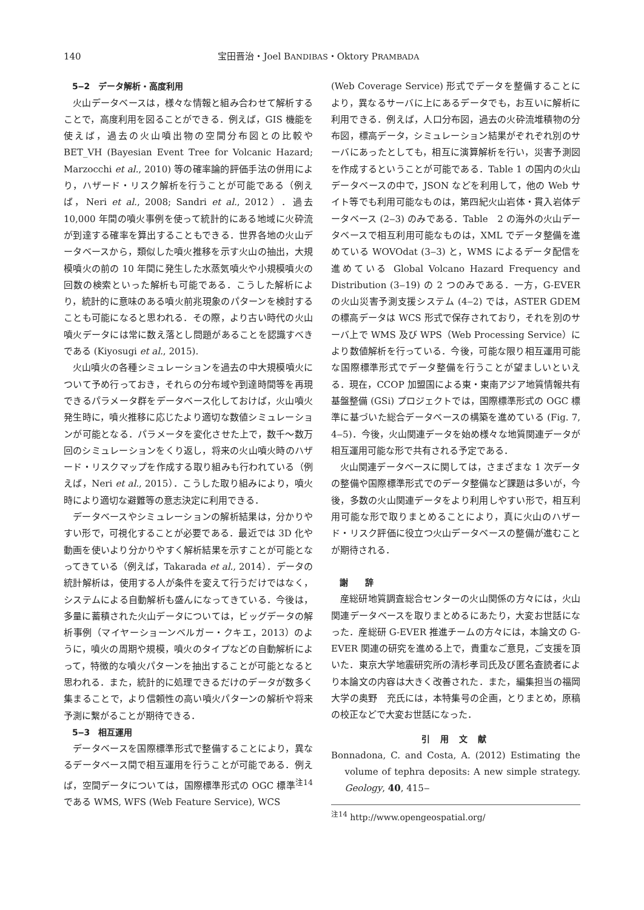140 宝田晋治・Joel BANDIBAS・Oktory PRAMBADA
5‒2　データ解析・高度利用
火山データベースは，様々な情報と組み合わせて解析することで，高度利用を図ることができる．例えば，GIS 機能を使えば，過去の火山噴出物の空間分布図との比較や BET_VH (Bayesian Event Tree for Volcanic Hazard; Marzocchi et al., 2010) 等の確率論的評価手法の併用により，ハザード・リスク解析を行うことが可能である（例えば，Neri et al., 2008; Sandri et al., 2012）．過去 10,000 年間の噴火事例を使って統計的にある地域に火砕流が到達する確率を算出することもできる．世界各地の火山データベースから，類似した噴火推移を示す火山の抽出，大規模噴火の前の 10 年間に発生した水蒸気噴火や小規模噴火の回数の検索といった解析も可能である．こうした解析により，統計的に意味のある噴火前兆現象のパターンを検討することも可能になると思われる．その際，より古い時代の火山噴火データには常に数え落とし問題があることを認識すべきである (Kiyosugi et al., 2015).
火山噴火の各種シミュレーションを過去の中大規模噴火について予め行っておき，それらの分布域や到達時間等を再現できるパラメータ群をデータベース化しておけば，火山噴火発生時に，噴火推移に応じたより適切な数値シミュレーションが可能となる．パラメータを変化させた上で，数千～数万回のシミュレーションをくり返し，将来の火山噴火時のハザード・リスクマップを作成する取り組みも行われている（例えば，Neri et al., 2015）．こうした取り組みにより，噴火時により適切な避難等の意志決定に利用できる．
データベースやシミュレーションの解析結果は，分かりやすい形で，可視化することが必要である．最近では 3D 化や動画を使いより分かりやすく解析結果を示すことが可能となってきている（例えば，Takarada et al., 2014）．データの統計解析は，使用する人が条件を変えて行うだけではなく，システムによる自動解析も盛んになってきている．今後は，多量に蓄積された火山データについては，ビッグデータの解析事例（マイヤーショーンベルガー・クキエ，2013）のように，噴火の周期や規模，噴火のタイプなどの自動解析によって，特徴的な噴火パターンを抽出することが可能となると思われる．また，統計的に処理できるだけのデータが数多く集まることで，より信頼性の高い噴火パターンの解析や将来予測に繋がることが期待できる．
5‒3　相互運用
データベースを国際標準形式で整備することにより，異なるデータベース間で相互運用を行うことが可能である．例えば，空間データについては，国際標準形式の OGC 標準<sup>注14</sup> である WMS, WFS (Web Feature Service), WCS
(Web Coverage Service) 形式でデータを整備することにより，異なるサーバに上にあるデータでも，お互いに解析に利用できる．例えば，人口分布図，過去の火砕流堆積物の分布図，標高データ，シミュレーション結果がぞれぞれ別のサーバにあったとしても，相互に演算解析を行い，災害予測図を作成するということが可能である．Table 1 の国内の火山データベースの中で，JSON などを利用して，他の Web サイト等でも利用可能なものは，第四紀火山岩体・貫入岩体データベース (2‒3) のみである．Table　2 の海外の火山データベースで相互利用可能なものは，XML でデータ整備を進めている WOVOdat (3‒3) と，WMS によるデータ配信を進めている Global Volcano Hazard Frequency and Distribution (3‒19) の 2 つのみである．一方，G-EVER の火山災害予測支援システム (4‒2) では，ASTER GDEM の標高データは WCS 形式で保存されており，それを別のサーバ上で WMS 及び WPS（Web Processing Service）により数値解析を行っている．今後，可能な限り相互運用可能な国際標準形式でデータ整備を行うことが望ましいといえる．現在，CCOP 加盟国による東・東南アジア地質情報共有基盤整備 (GSi) プロジェクトでは，国際標準形式の OGC 標準に基づいた総合データベースの構築を進めている (Fig. 7, 4‒5)．今後，火山関連データを始め様々な地質関連データが相互運用可能な形で共有される予定である．
火山関連データベースに関しては，さまざまな 1 次データの整備や国際標準形式でのデータ整備など課題は多いが，今後，多数の火山関連データをより利用しやすい形で，相互利用可能な形で取りまとめることにより，真に火山のハザード・リスク評価に役立つ火山データベースの整備が進むことが期待される．
謝　　辞
産総研地質調査総合センターの火山関係の方々には，火山関連データベースを取りまとめるにあたり，大変お世話になった．産総研 G-EVER 推進チームの方々には，本論文の G-EVER 関連の研究を進める上で，貴重なご意見，ご支援を頂いた．東京大学地震研究所の清杉孝司氏及び匿名査読者により本論文の内容は大きく改善された．また，編集担当の福岡大学の奥野　充氏には，本特集号の企画，とりまとめ，原稿の校正などで大変お世話になった．
引 用 文 献
Bonnadona, C. and Costa, A. (2012) Estimating the volume of tephra deposits: A new simple strategy. Geology, 40, 415‒
<sup>注14</sup> http://www.opengeospatial.org/